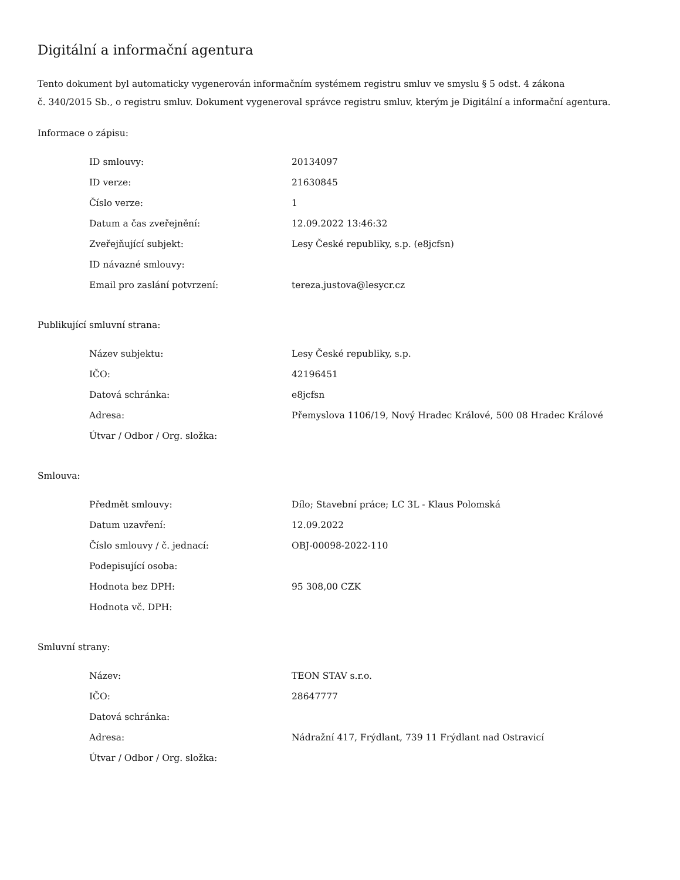Digitální a informační agentura
Tento dokument byl automaticky vygenerován informačním systémem registru smluv ve smyslu § 5 odst. 4 zákona
č. 340/2015 Sb., o registru smluv. Dokument vygeneroval správce registru smluv, kterým je Digitální a informační agentura.
Informace o zápisu:
| ID smlouvy: | 20134097 |
| ID verze: | 21630845 |
| Číslo verze: | 1 |
| Datum a čas zveřejnění: | 12.09.2022 13:46:32 |
| Zveřejňující subjekt: | Lesy České republiky, s.p. (e8jcfsn) |
| ID návazné smlouvy: | |
| Email pro zaslání potvrzení: | tereza.justova@lesycr.cz |
Publikující smluvní strana:
| Název subjektu: | Lesy České republiky, s.p. |
| IČO: | 42196451 |
| Datová schránka: | e8jcfsn |
| Adresa: | Přemyslova 1106/19, Nový Hradec Králové, 500 08 Hradec Králové |
| Útvar / Odbor / Org. složka: | |
Smlouva:
| Předmět smlouvy: | Dílo; Stavební práce; LC 3L - Klaus Polomská |
| Datum uzavření: | 12.09.2022 |
| Číslo smlouvy / č. jednací: | OBJ-00098-2022-110 |
| Podepisující osoba: | |
| Hodnota bez DPH: | 95 308,00 CZK |
| Hodnota vč. DPH: | |
Smluvní strany:
| Název: | TEON STAV s.r.o. |
| IČO: | 28647777 |
| Datová schránka: | |
| Adresa: | Nádražní 417, Frýdlant, 739 11 Frýdlant nad Ostravicí |
| Útvar / Odbor / Org. složka: | |